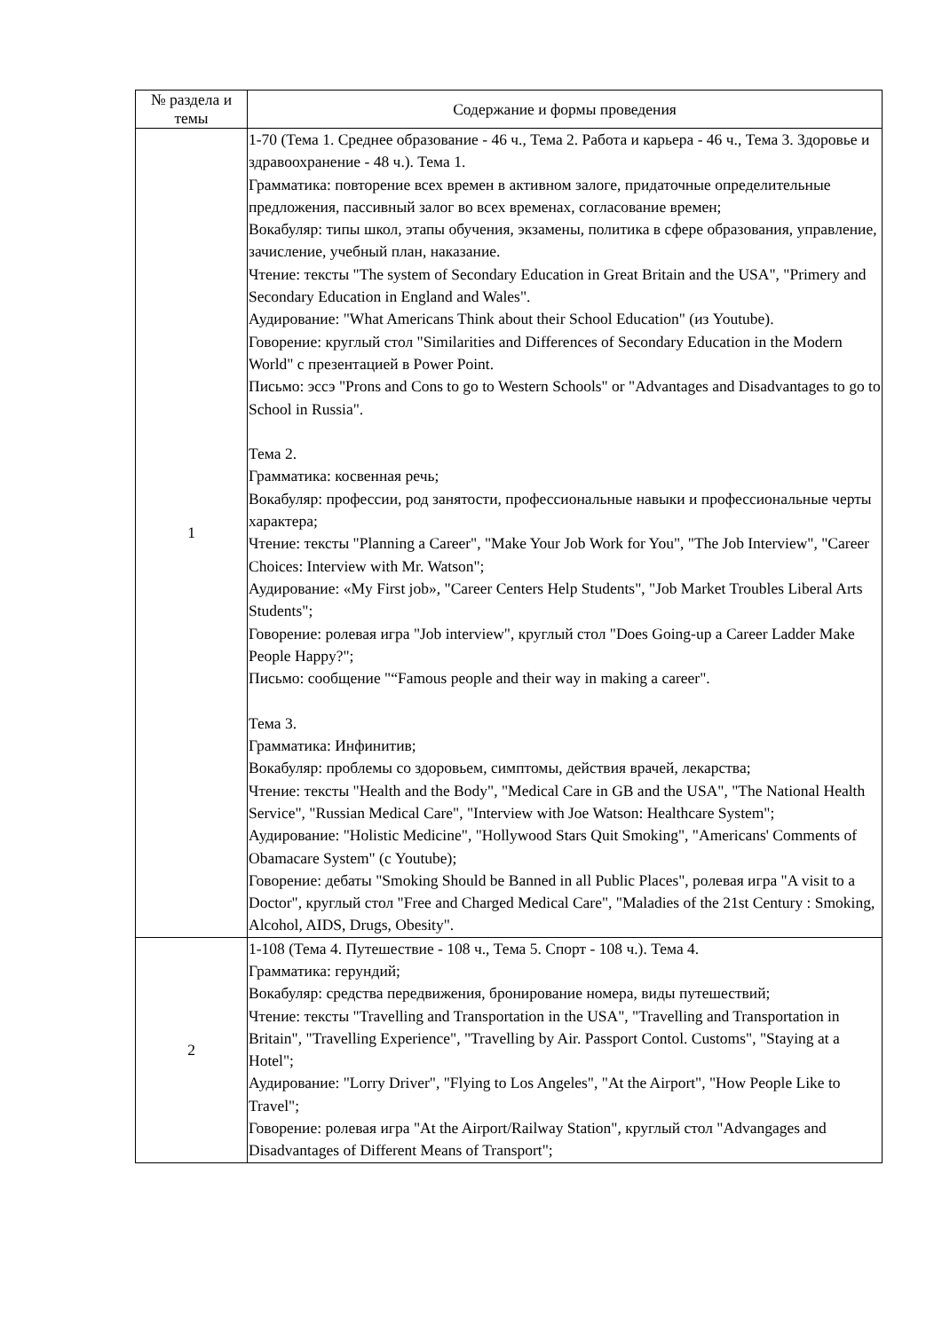| № раздела и темы | Содержание и формы проведения |
| --- | --- |
| 1 | 1-70 (Тема 1. Среднее образование - 46 ч., Тема 2. Работа и карьера - 46 ч., Тема 3. Здоровье и здравоохранение - 48 ч.). Тема 1. Грамматика: повторение всех времен в активном залоге, придаточные определительные предложения, пассивный залог во всех временах, согласование времен; Вокабуляр: типы школ, этапы обучения, экзамены, политика в сфере образования, управление, зачисление, учебный план, наказание. Чтение: тексты "The system of Secondary Education in Great Britain and the USA", "Primery and Secondary Education in England and Wales". Аудирование: "What Americans Think about their School Education" (из Youtube). Говорение: круглый стол "Similarities and Differences of Secondary Education in the Modern World" с презентацией в Power Point. Письмо: эссэ "Prons and Cons to go to Western Schools" or "Advantages and Disadvantages to go to School in Russia". Тема 2. Грамматика: косвенная речь; Вокабуляр: профессии, род занятости, профессиональные навыки и профессиональные черты характера; Чтение: тексты "Planning a Career", "Make Your Job Work for You", "The Job Interview", "Career Choices: Interview with Mr. Watson"; Аудирование: «My First job», "Career Centers Help Students", "Job Market Troubles Liberal Arts Students"; Говорение: ролевая игра "Job interview", круглый стол "Does Going-up a Career Ladder Make People Happy?"; Письмо: сообщение "“Famous people and their way in making a career". Тема 3. Грамматика: Инфинитив; Вокабуляр: проблемы со здоровьем, симптомы, действия врачей, лекарства; Чтение: тексты "Health and the Body", "Medical Care in GB and the USA", "The National Health Service", "Russian Medical Care", "Interview with Joe Watson: Healthcare System"; Аудирование: "Holistic Medicine", "Hollywood Stars Quit Smoking", "Americans' Comments of Obamacare System" (с Youtube); Говорение: дебаты "Smoking Should be Banned in all Public Places", ролевая игра "A visit to a Doctor", круглый стол "Free and Charged Medical Care", "Maladies of the 21st Century : Smoking, Alcohol, AIDS, Drugs, Obesity". |
| 2 | 1-108 (Тема 4. Путешествие - 108 ч., Тема 5. Спорт - 108 ч.). Тема 4. Грамматика: герундий; Вокабуляр: средства передвижения, бронирование номера, виды путешествий; Чтение: тексты "Travelling and Transportation in the USA", "Travelling and Transportation in Britain", "Travelling Experience", "Travelling by Air. Passport Contol. Customs", "Staying at a Hotel"; Аудирование: "Lorry Driver", "Flying to Los Angeles", "At the Airport", "How People Like to Travel"; Говорение: ролевая игра "At the Airport/Railway Station", круглый стол "Advangages and Disadvantages of Different Means of Transport"; |